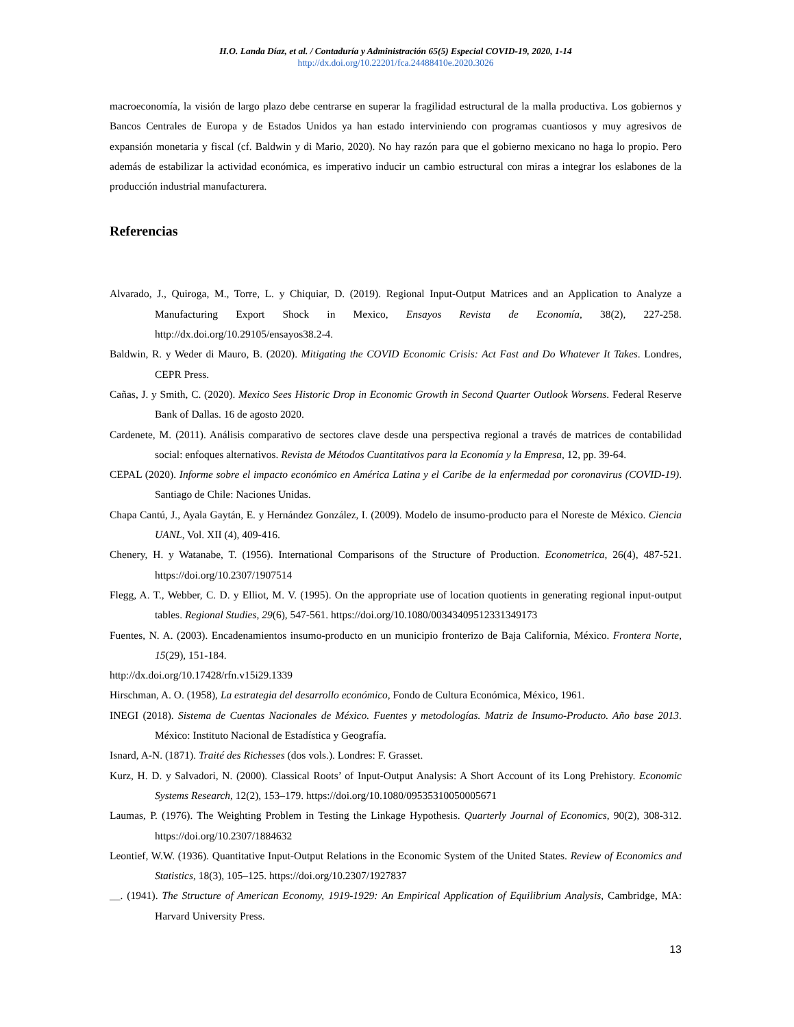H.O. Landa Díaz, et al. / Contaduría y Administración 65(5) Especial COVID-19, 2020, 1-14
http://dx.doi.org/10.22201/fca.24488410e.2020.3026
macroeconomía, la visión de largo plazo debe centrarse en superar la fragilidad estructural de la malla productiva. Los gobiernos y Bancos Centrales de Europa y de Estados Unidos ya han estado interviniendo con programas cuantiosos y muy agresivos de expansión monetaria y fiscal (cf. Baldwin y di Mario, 2020). No hay razón para que el gobierno mexicano no haga lo propio. Pero además de estabilizar la actividad económica, es imperativo inducir un cambio estructural con miras a integrar los eslabones de la producción industrial manufacturera.
Referencias
Alvarado, J., Quiroga, M., Torre, L. y Chiquiar, D. (2019). Regional Input-Output Matrices and an Application to Analyze a Manufacturing Export Shock in Mexico, Ensayos Revista de Economía, 38(2), 227-258. http://dx.doi.org/10.29105/ensayos38.2-4.
Baldwin, R. y Weder di Mauro, B. (2020). Mitigating the COVID Economic Crisis: Act Fast and Do Whatever It Takes. Londres, CEPR Press.
Cañas, J. y Smith, C. (2020). Mexico Sees Historic Drop in Economic Growth in Second Quarter Outlook Worsens. Federal Reserve Bank of Dallas. 16 de agosto 2020.
Cardenete, M. (2011). Análisis comparativo de sectores clave desde una perspectiva regional a través de matrices de contabilidad social: enfoques alternativos. Revista de Métodos Cuantitativos para la Economía y la Empresa, 12, pp. 39-64.
CEPAL (2020). Informe sobre el impacto económico en América Latina y el Caribe de la enfermedad por coronavirus (COVID-19). Santiago de Chile: Naciones Unidas.
Chapa Cantú, J., Ayala Gaytán, E. y Hernández González, I. (2009). Modelo de insumo-producto para el Noreste de México. Ciencia UANL, Vol. XII (4), 409-416.
Chenery, H. y Watanabe, T. (1956). International Comparisons of the Structure of Production. Econometrica, 26(4), 487-521. https://doi.org/10.2307/1907514
Flegg, A. T., Webber, C. D. y Elliot, M. V. (1995). On the appropriate use of location quotients in generating regional input-output tables. Regional Studies, 29(6), 547-561. https://doi.org/10.1080/00343409512331349173
Fuentes, N. A. (2003). Encadenamientos insumo-producto en un municipio fronterizo de Baja California, México. Frontera Norte, 15(29), 151-184.
http://dx.doi.org/10.17428/rfn.v15i29.1339
Hirschman, A. O. (1958), La estrategia del desarrollo económico, Fondo de Cultura Económica, México, 1961.
INEGI (2018). Sistema de Cuentas Nacionales de México. Fuentes y metodologías. Matriz de Insumo-Producto. Año base 2013. México: Instituto Nacional de Estadística y Geografía.
Isnard, A-N. (1871). Traité des Richesses (dos vols.). Londres: F. Grasset.
Kurz, H. D. y Salvadori, N. (2000). Classical Roots’ of Input-Output Analysis: A Short Account of its Long Prehistory. Economic Systems Research, 12(2), 153–179. https://doi.org/10.1080/09535310050005671
Laumas, P. (1976). The Weighting Problem in Testing the Linkage Hypothesis. Quarterly Journal of Economics, 90(2), 308-312. https://doi.org/10.2307/1884632
Leontief, W.W. (1936). Quantitative Input-Output Relations in the Economic System of the United States. Review of Economics and Statistics, 18(3), 105–125. https://doi.org/10.2307/1927837
__. (1941). The Structure of American Economy, 1919-1929: An Empirical Application of Equilibrium Analysis, Cambridge, MA: Harvard University Press.
13